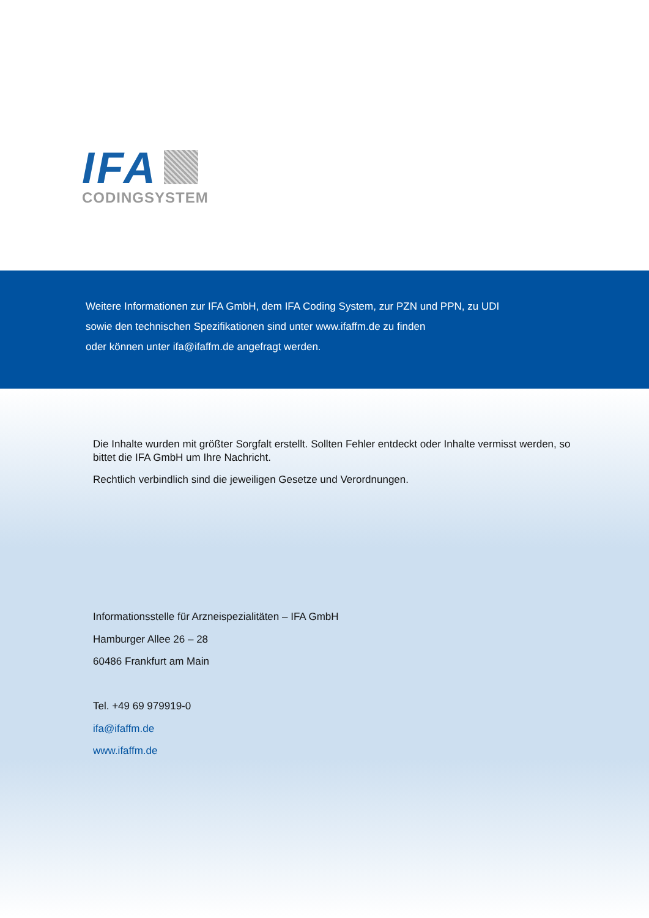IFA
CODINGSYSTEM
Weitere Informationen zur IFA GmbH, dem IFA Coding System, zur PZN und PPN, zu UDI
sowie den technischen Spezifikationen sind unter www.ifaffm.de zu finden
oder können unter ifa@ifaffm.de angefragt werden.
Die Inhalte wurden mit größter Sorgfalt erstellt. Sollten Fehler entdeckt oder Inhalte vermisst werden, so bittet die IFA GmbH um Ihre Nachricht.
Rechtlich verbindlich sind die jeweiligen Gesetze und Verordnungen.
Informationsstelle für Arzneispezialitäten – IFA GmbH
Hamburger Allee 26 – 28
60486 Frankfurt am Main
Tel. +49 69 979919-0
ifa@ifaffm.de
www.ifaffm.de